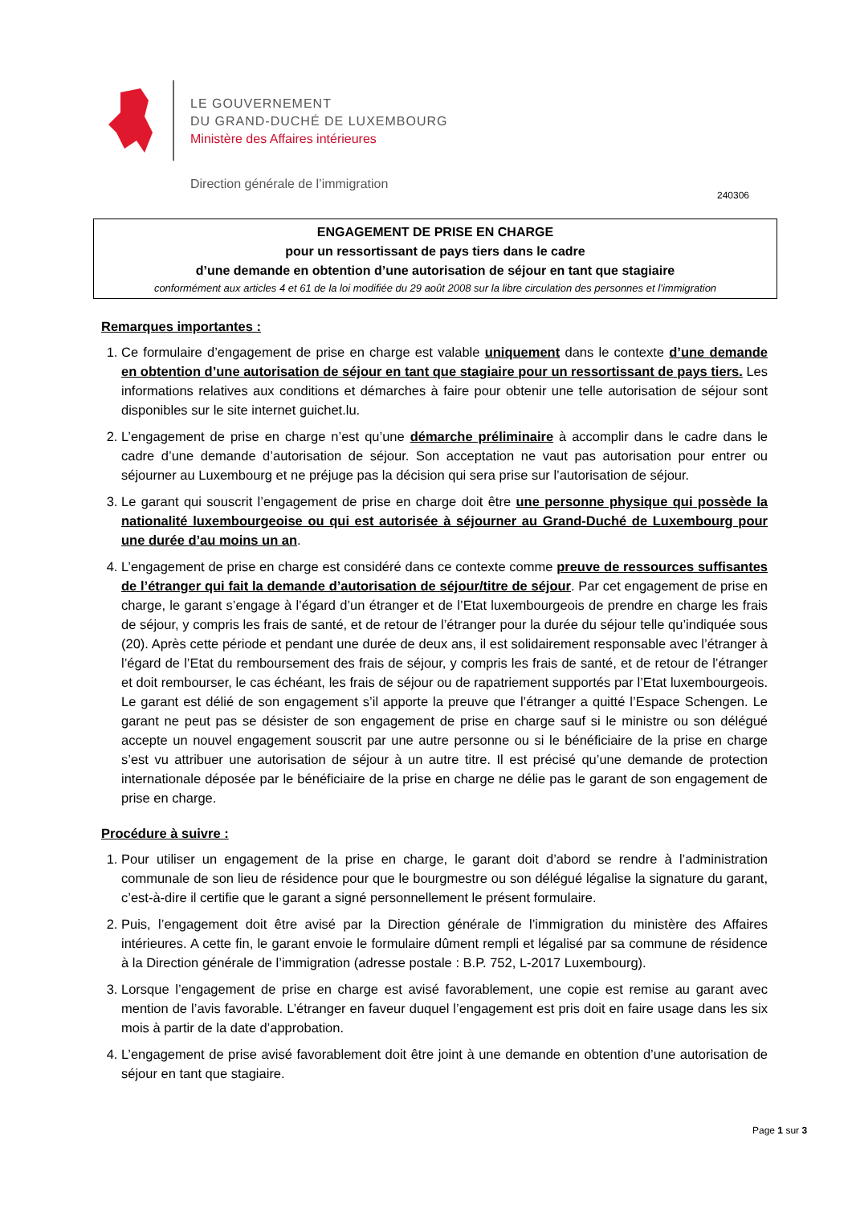LE GOUVERNEMENT
DU GRAND-DUCHÉ DE LUXEMBOURG
Ministère des Affaires intérieures
Direction générale de l’immigration
240306
ENGAGEMENT DE PRISE EN CHARGE
pour un ressortissant de pays tiers dans le cadre
d’une demande en obtention d’une autorisation de séjour en tant que stagiaire
conformément aux articles 4 et 61 de la loi modifiée du 29 août 2008 sur la libre circulation des personnes et l’immigration
Remarques importantes :
1. Ce formulaire d’engagement de prise en charge est valable uniquement dans le contexte d’une demande en obtention d’une autorisation de séjour en tant que stagiaire pour un ressortissant de pays tiers. Les informations relatives aux conditions et démarches à faire pour obtenir une telle autorisation de séjour sont disponibles sur le site internet guichet.lu.
2. L’engagement de prise en charge n’est qu’une démarche préliminaire à accomplir dans le cadre dans le cadre d’une demande d’autorisation de séjour. Son acceptation ne vaut pas autorisation pour entrer ou séjourner au Luxembourg et ne préjuge pas la décision qui sera prise sur l’autorisation de séjour.
3. Le garant qui souscrit l’engagement de prise en charge doit être une personne physique qui possède la nationalité luxembourgeoise ou qui est autorisée à séjourner au Grand-Duché de Luxembourg pour une durée d’au moins un an.
4. L’engagement de prise en charge est considéré dans ce contexte comme preuve de ressources suffisantes de l’étranger qui fait la demande d’autorisation de séjour/titre de séjour. Par cet engagement de prise en charge, le garant s’engage à l’égard d’un étranger et de l’Etat luxembourgeois de prendre en charge les frais de séjour, y compris les frais de santé, et de retour de l’étranger pour la durée du séjour telle qu’indiquée sous (20). Après cette période et pendant une durée de deux ans, il est solidairement responsable avec l’étranger à l’égard de l’Etat du remboursement des frais de séjour, y compris les frais de santé, et de retour de l’étranger et doit rembourser, le cas échéant, les frais de séjour ou de rapatriement supportés par l’Etat luxembourgeois. Le garant est délié de son engagement s’il apporte la preuve que l’étranger a quitté l’Espace Schengen. Le garant ne peut pas se désister de son engagement de prise en charge sauf si le ministre ou son délégué accepte un nouvel engagement souscrit par une autre personne ou si le bénéficiaire de la prise en charge s’est vu attribuer une autorisation de séjour à un autre titre. Il est précisé qu’une demande de protection internationale déposée par le bénéficiaire de la prise en charge ne délie pas le garant de son engagement de prise en charge.
Procédure à suivre :
1. Pour utiliser un engagement de la prise en charge, le garant doit d’abord se rendre à l’administration communale de son lieu de résidence pour que le bourgmestre ou son délégué légalise la signature du garant, c’est-à-dire il certifie que le garant a signé personnellement le présent formulaire.
2. Puis, l’engagement doit être avisé par la Direction générale de l’immigration du ministère des Affaires intérieures. A cette fin, le garant envoie le formulaire dûment rempli et légalisé par sa commune de résidence à la Direction générale de l’immigration (adresse postale : B.P. 752, L-2017 Luxembourg).
3. Lorsque l’engagement de prise en charge est avisé favorablement, une copie est remise au garant avec mention de l’avis favorable. L’étranger en faveur duquel l’engagement est pris doit en faire usage dans les six mois à partir de la date d’approbation.
4. L’engagement de prise avisé favorablement doit être joint à une demande en obtention d’une autorisation de séjour en tant que stagiaire.
Page 1 sur 3